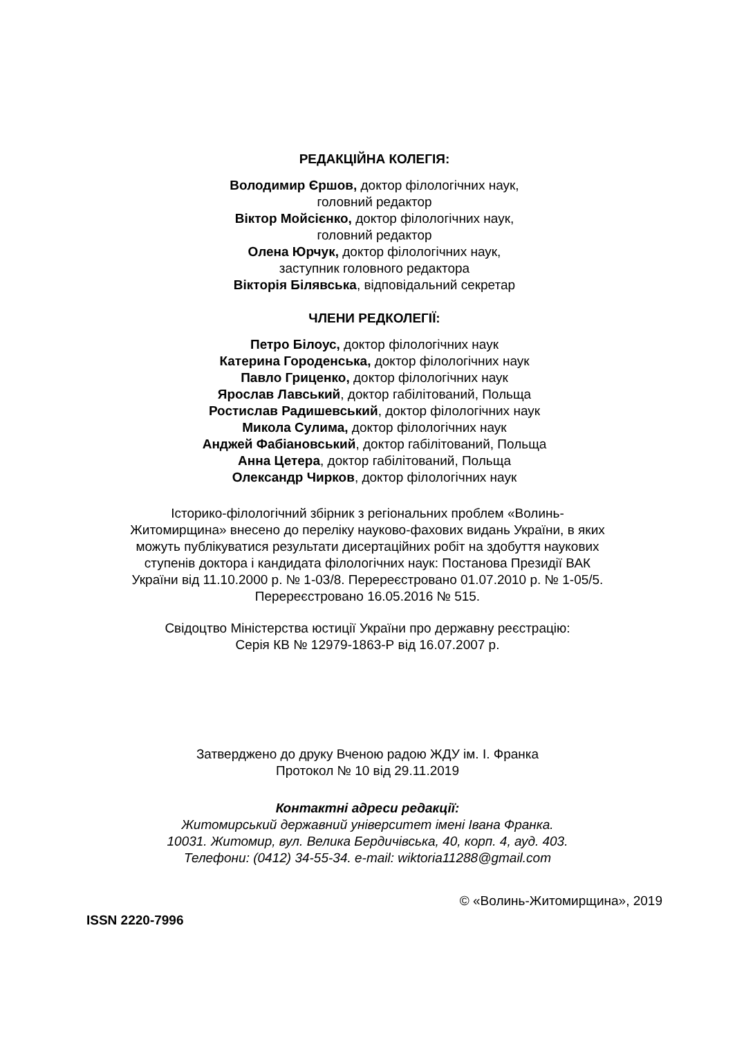РЕДАКЦІЙНА КОЛЕГІЯ:
Володимир Єршов, доктор філологічних наук,
головний редактор
Віктор Мойсієнко, доктор філологічних наук,
головний редактор
Олена Юрчук, доктор філологічних наук,
заступник головного редактора
Вікторія Білявська, відповідальний секретар
ЧЛЕНИ РЕДКОЛЕГІЇ:
Петро Білоус, доктор філологічних наук
Катерина Городенська, доктор філологічних наук
Павло Гриценко, доктор філологічних наук
Ярослав Лавський, доктор габілітований, Польща
Ростислав Радишевський, доктор філологічних наук
Микола Сулима, доктор філологічних наук
Анджей Фабіановський, доктор габілітований, Польща
Анна Цетера, доктор габілітований, Польща
Олександр Чирков, доктор філологічних наук
Історико-філологічний збірник з регіональних проблем «Волинь-
Житомирщина» внесено до переліку науково-фахових видань України, в яких
можуть публікуватися результати дисертаційних робіт на здобуття наукових
ступенів доктора і кандидата філологічних наук: Постанова Президії ВАК
України від 11.10.2000 р. № 1-03/8. Перереєстровано 01.07.2010 р. № 1-05/5.
Перереєстровано 16.05.2016 № 515.
Свідоцтво Міністерства юстиції України про державну реєстрацію:
Серія КВ № 12979-1863-Р від 16.07.2007 р.
Затверджено до друку Вченою радою ЖДУ ім. І. Франка
Протокол № 10 від 29.11.2019
Контактні адреси редакції:
Житомирський державний університет імені Івана Франка.
10031. Житомир, вул. Велика Бердичівська, 40, корп. 4, ауд. 403.
Телефони: (0412) 34-55-34. e-mail: wiktoria11288@gmail.com
© «Волинь-Житомирщина», 2019
ISSN 2220-7996